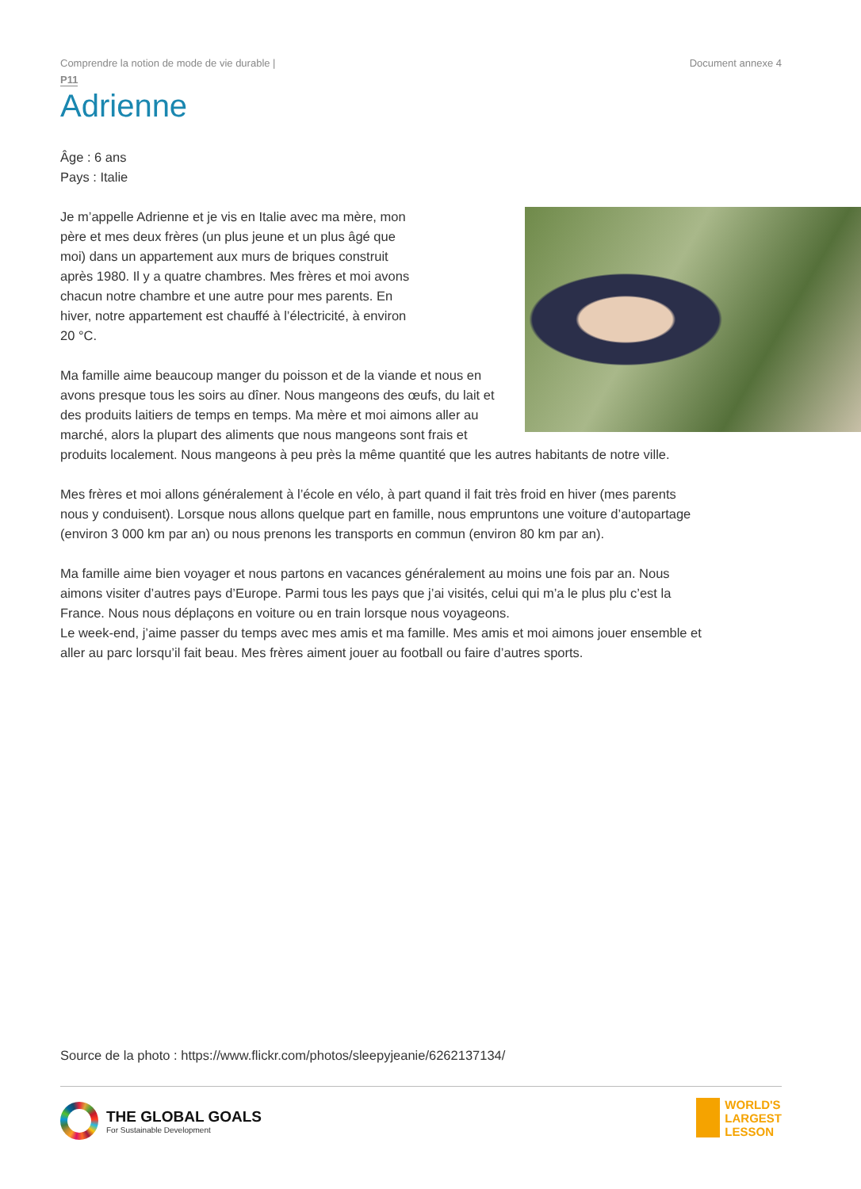Comprendre la notion de mode de vie durable | Document annexe 4
P11
Adrienne
Âge : 6 ans
Pays : Italie
Je m’appelle Adrienne et je vis en Italie avec ma mère, mon père et mes deux frères (un plus jeune et un plus âgé que moi) dans un appartement aux murs de briques construit après 1980. Il y a quatre chambres. Mes frères et moi avons chacun notre chambre et une autre pour mes parents. En hiver, notre appartement est chauffé à l’électricité, à environ 20 °C.
Ma famille aime beaucoup manger du poisson et de la viande et nous en avons presque tous les soirs au dîner. Nous mangeons des œufs, du lait et des produits laitiers de temps en temps. Ma mère et moi aimons aller au marché, alors la plupart des aliments que nous mangeons sont frais et produits localement. Nous mangeons à peu près la même quantité que les autres habitants de notre ville.
Mes frères et moi allons généralement à l’école en vélo, à part quand il fait très froid en hiver (mes parents nous y conduisent). Lorsque nous allons quelque part en famille, nous empruntons une voiture d’autopartage (environ 3 000 km par an) ou nous prenons les transports en commun (environ 80 km par an).
Ma famille aime bien voyager et nous partons en vacances généralement au moins une fois par an. Nous aimons visiter d’autres pays d’Europe. Parmi tous les pays que j’ai visités, celui qui m’a le plus plu c’est la France. Nous nous déplaçons en voiture ou en train lorsque nous voyageons.
Le week-end, j’aime passer du temps avec mes amis et ma famille. Mes amis et moi aimons jouer ensemble et aller au parc lorsqu’il fait beau. Mes frères aiment jouer au football ou faire d’autres sports.
Source de la photo : https://www.flickr.com/photos/sleepyjeanie/6262137134/
THE GLOBAL GOALS
For Sustainable Development
WORLD'S
LARGEST
LESSON